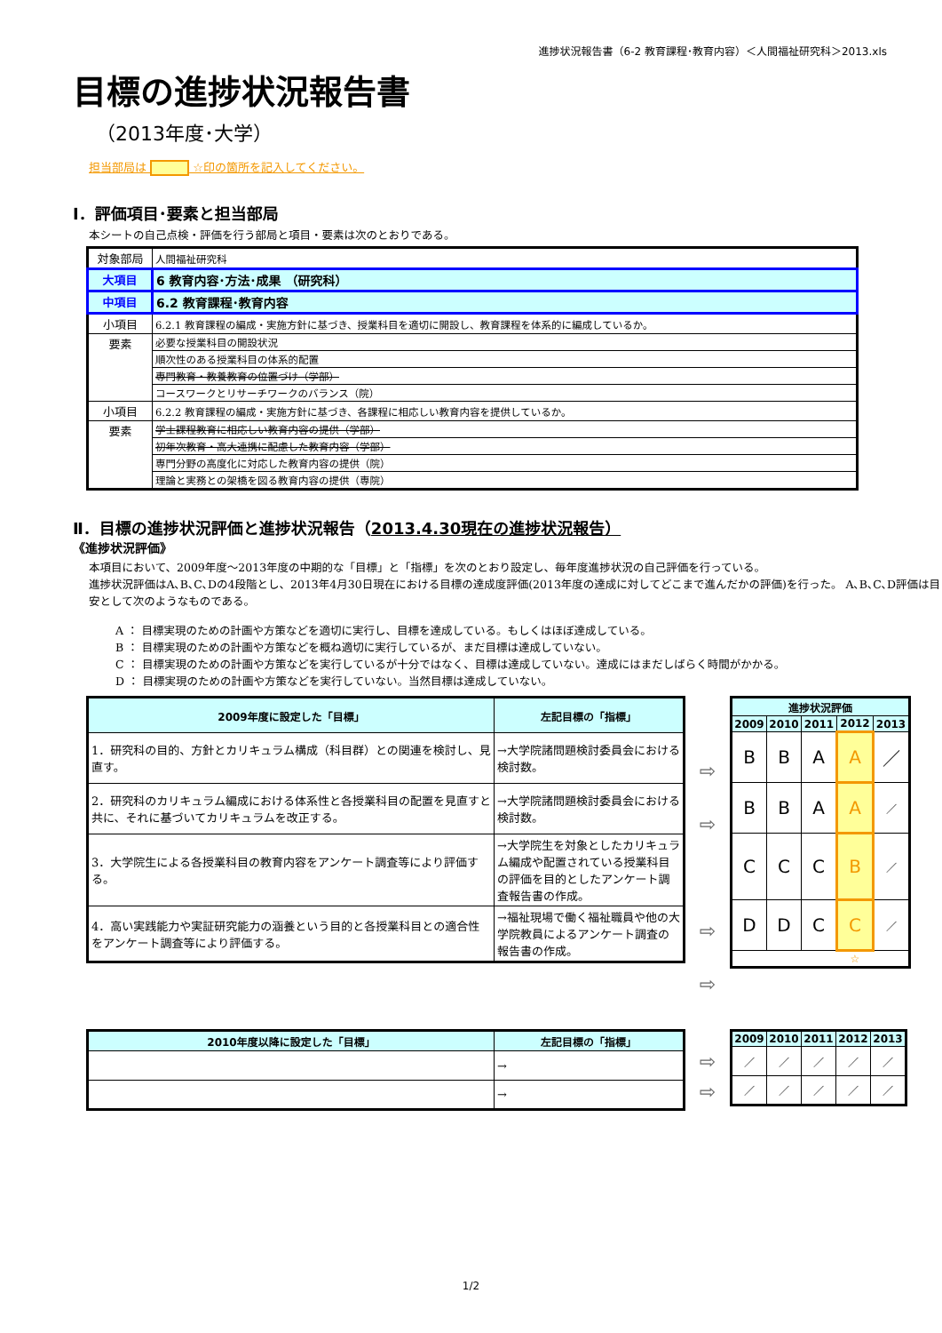進捗状況報告書（6-2 教育課程･教育内容）＜人間福祉研究科＞2013.xls
目標の進捗状況報告書
（2013年度･大学）
担当部局は ☆印の箇所を記入してください。
Ⅰ．評価項目･要素と担当部局
本シートの自己点検・評価を行う部局と項目・要素は次のとおりである。
| 対象部局 | 人間福祉研究科 |
| 大項目 | 6 教育内容･方法･成果 （研究科） |
| 中項目 | 6.2 教育課程･教育内容 |
| 小項目 | 6.2.1 教育課程の編成・実施方針に基づき、授業科目を適切に開設し、教育課程を体系的に編成しているか。 |
| 要素 | 必要な授業科目の開設状況 |
| | 順次性のある授業科目の体系的配置 |
| | 専門教育・教養教育の位置づけ（学部） |
| | コースワークとリサーチワークのバランス（院） |
| 小項目 | 6.2.2 教育課程の編成・実施方針に基づき、各課程に相応しい教育内容を提供しているか。 |
| 要素 | 学士課程教育に相応しい教育内容の提供（学部） |
| | 初年次教育・高大連携に配慮した教育内容（学部） |
| | 専門分野の高度化に対応した教育内容の提供（院） |
| | 理論と実務との架橋を図る教育内容の提供（専院） |
Ⅱ．目標の進捗状況評価と進捗状況報告（2013.4.30現在の進捗状況報告）
《進捗状況評価》
本項目において、2009年度～2013年度の中期的な「目標」と「指標」を次のとおり設定し、毎年度進捗状況の自己評価を行っている。
進捗状況評価はA､B､C､Dの4段階とし、2013年4月30日現在における目標の達成度評価(2013年度の達成に対してどこまで進んだかの評価)を行った。 A､B､C､D評価は目安として次のようなものである。
A ： 目標実現のための計画や方策などを適切に実行し、目標を達成している。もしくはほぼ達成している。
B ： 目標実現のための計画や方策などを概ね適切に実行しているが、まだ目標は達成していない。
C ： 目標実現のための計画や方策などを実行しているが十分ではなく、目標は達成していない。達成にはまだしばらく時間がかかる。
D ： 目標実現のための計画や方策などを実行していない。当然目標は達成していない。
| 2009年度に設定した「目標」 | 左記目標の「指標」 |
| --- | --- |
| 1．研究科の目的、方針とカリキュラム構成（科目群）との関連を検討し、見直す。 | →大学院諸問題検討委員会における検討数。 |
| 2．研究科のカリキュラム編成における体系性と各授業科目の配置を見直すと共に、それに基づいてカリキュラムを改正する。 | →大学院諸問題検討委員会における検討数。 |
| 3．大学院生による各授業科目の教育内容をアンケート調査等により評価する。 | →大学院生を対象としたカリキュラム編成や配置されている授業科目の評価を目的としたアンケート調査報告書の作成。 |
| 4．高い実践能力や実証研究能力の涵養という目的と各授業科目との適合性をアンケート調査等により評価する。 | →福祉現場で働く福祉職員や他の大学院教員によるアンケート調査の報告書の作成。 |
⇨
⇨
⇨
⇨
| 進捗状況評価 | | | | |
| --- | --- | --- | --- | --- |
| 2009 | 2010 | 2011 | 2012 | 2013 |
| B | B | A | A | ／ |
| B | B | A | A | ／ |
| C | C | C | B | ／ |
| D | D | C | C | ／ |
| | | | ☆ | |
| 2010年度以降に設定した「目標」 | 左記目標の「指標」 |
| --- | --- |
| | → |
| | → |
⇨
⇨
| 2009 | 2010 | 2011 | 2012 | 2013 |
| --- | --- | --- | --- | --- |
| ／ | ／ | ／ | ／ | ／ |
| ／ | ／ | ／ | ／ | ／ |
1/2